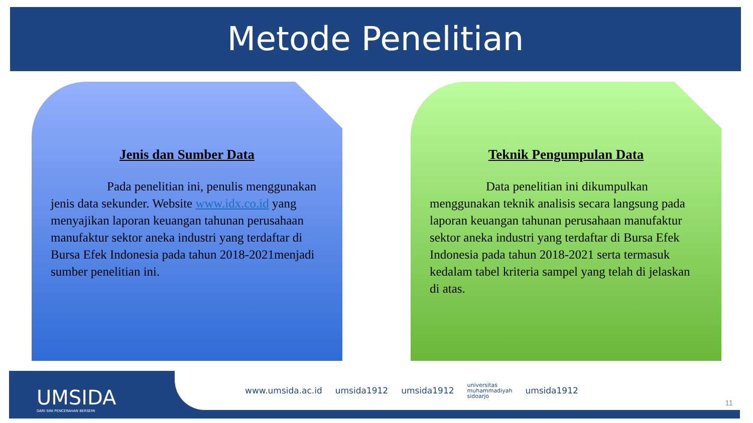Metode Penelitian
Jenis dan Sumber Data
Pada penelitian ini, penulis menggunakan jenis data sekunder. Website www.idx.co.id yang menyajikan laporan keuangan tahunan perusahaan manufaktur sektor aneka industri yang terdaftar di Bursa Efek Indonesia pada tahun 2018-2021menjadi sumber penelitian ini.
Teknik Pengumpulan Data
Data penelitian ini dikumpulkan menggunakan teknik analisis secara langsung pada laporan keuangan tahunan perusahaan manufaktur sektor aneka industri yang terdaftar di Bursa Efek Indonesia pada tahun 2018-2021 serta termasuk kedalam tabel kriteria sampel yang telah di jelaskan di atas.
UMSIDA
DARI SINI PENCERAHAN BERSEMI
www.umsida.ac.id umsida1912 umsida1912 universitas
muhammadiyah
sidoarjo umsida1912
11